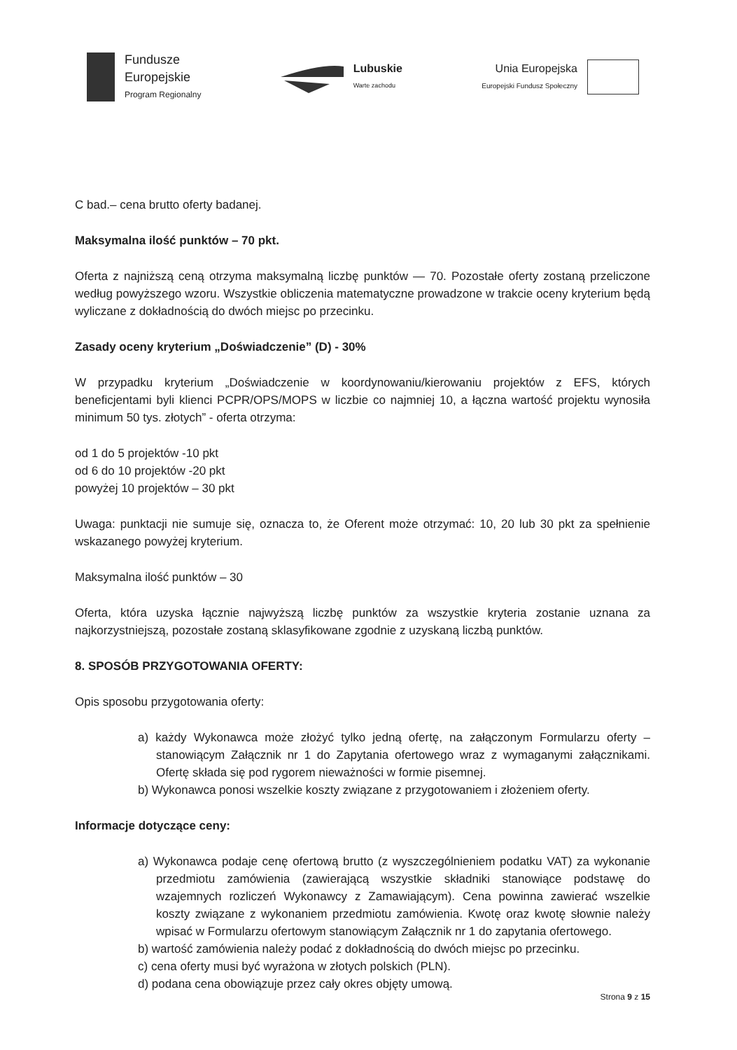Fundusze
Europejskie
Program Regionalny
Lubuskie
Warte zachodu
Unia Europejska
Europejski Fundusz Społeczny
C bad.– cena brutto oferty badanej.
Maksymalna ilość punktów – 70 pkt.
Oferta z najniższą ceną otrzyma maksymalną liczbę punktów — 70. Pozostałe oferty zostaną przeliczone według powyższego wzoru. Wszystkie obliczenia matematyczne prowadzone w trakcie oceny kryterium będą wyliczane z dokładnością do dwóch miejsc po przecinku.
Zasady oceny kryterium „Doświadczenie” (D) - 30%
W przypadku kryterium „Doświadczenie w koordynowaniu/kierowaniu projektów z EFS, których beneficjentami byli klienci PCPR/OPS/MOPS w liczbie co najmniej 10, a łączna wartość projektu wynosiła minimum 50 tys. złotych” - oferta otrzyma:
od 1 do 5 projektów -10 pkt
od 6 do 10 projektów -20 pkt
powyżej 10 projektów – 30 pkt
Uwaga: punktacji nie sumuje się, oznacza to, że Oferent może otrzymać: 10, 20 lub 30 pkt za spełnienie wskazanego powyżej kryterium.
Maksymalna ilość punktów – 30
Oferta, która uzyska łącznie najwyższą liczbę punktów za wszystkie kryteria zostanie uznana za najkorzystniejszą, pozostałe zostaną sklasyfikowane zgodnie z uzyskaną liczbą punktów.
8. SPOSÓB PRZYGOTOWANIA OFERTY:
Opis sposobu przygotowania oferty:
a) każdy Wykonawca może złożyć tylko jedną ofertę, na załączonym Formularzu oferty – stanowiącym Załącznik nr 1 do Zapytania ofertowego wraz z wymaganymi załącznikami. Ofertę składa się pod rygorem nieważności w formie pisemnej.
b) Wykonawca ponosi wszelkie koszty związane z przygotowaniem i złożeniem oferty.
Informacje dotyczące ceny:
a) Wykonawca podaje cenę ofertową brutto (z wyszczególnieniem podatku VAT) za wykonanie przedmiotu zamówienia (zawierającą wszystkie składniki stanowiące podstawę do wzajemnych rozliczeń Wykonawcy z Zamawiającym). Cena powinna zawierać wszelkie koszty związane z wykonaniem przedmiotu zamówienia. Kwotę oraz kwotę słownie należy wpisać w Formularzu ofertowym stanowiącym Załącznik nr 1 do zapytania ofertowego.
b) wartość zamówienia należy podać z dokładnością do dwóch miejsc po przecinku.
c) cena oferty musi być wyrażona w złotych polskich (PLN).
d) podana cena obowiązuje przez cały okres objęty umową.
Strona 9 z 15